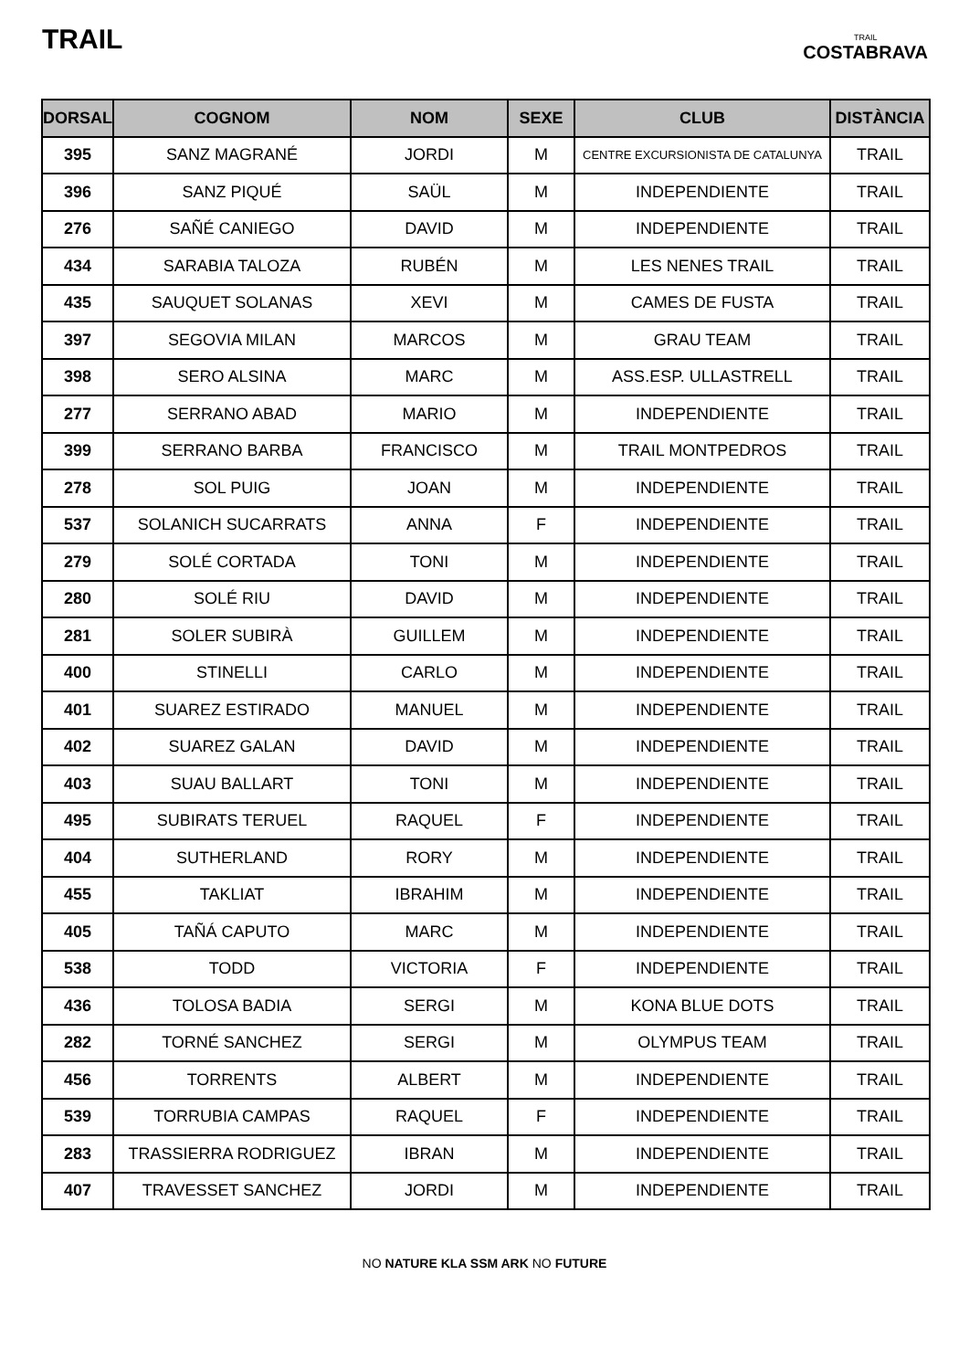TRAIL
TRAIL
COSTABRAVA
| DORSAL | COGNOM | NOM | SEXE | CLUB | DISTÀNCIA |
| --- | --- | --- | --- | --- | --- |
| 395 | SANZ MAGRANÉ | JORDI | M | CENTRE EXCURSIONISTA DE CATALUNYA | TRAIL |
| 396 | SANZ PIQUÉ | SAÜL | M | INDEPENDIENTE | TRAIL |
| 276 | SAÑÉ CANIEGO | DAVID | M | INDEPENDIENTE | TRAIL |
| 434 | SARABIA TALOZA | RUBÉN | M | LES NENES TRAIL | TRAIL |
| 435 | SAUQUET SOLANAS | XEVI | M | CAMES DE FUSTA | TRAIL |
| 397 | SEGOVIA MILAN | MARCOS | M | GRAU TEAM | TRAIL |
| 398 | SERO ALSINA | MARC | M | ASS.ESP. ULLASTRELL | TRAIL |
| 277 | SERRANO ABAD | MARIO | M | INDEPENDIENTE | TRAIL |
| 399 | SERRANO BARBA | FRANCISCO | M | TRAIL MONTPEDROS | TRAIL |
| 278 | SOL PUIG | JOAN | M | INDEPENDIENTE | TRAIL |
| 537 | SOLANICH SUCARRATS | ANNA | F | INDEPENDIENTE | TRAIL |
| 279 | SOLÉ CORTADA | TONI | M | INDEPENDIENTE | TRAIL |
| 280 | SOLÉ RIU | DAVID | M | INDEPENDIENTE | TRAIL |
| 281 | SOLER SUBIRÀ | GUILLEM | M | INDEPENDIENTE | TRAIL |
| 400 | STINELLI | CARLO | M | INDEPENDIENTE | TRAIL |
| 401 | SUAREZ ESTIRADO | MANUEL | M | INDEPENDIENTE | TRAIL |
| 402 | SUAREZ GALAN | DAVID | M | INDEPENDIENTE | TRAIL |
| 403 | SUAU BALLART | TONI | M | INDEPENDIENTE | TRAIL |
| 495 | SUBIRATS TERUEL | RAQUEL | F | INDEPENDIENTE | TRAIL |
| 404 | SUTHERLAND | RORY | M | INDEPENDIENTE | TRAIL |
| 455 | TAKLIAT | IBRAHIM | M | INDEPENDIENTE | TRAIL |
| 405 | TAÑÁ CAPUTO | MARC | M | INDEPENDIENTE | TRAIL |
| 538 | TODD | VICTORIA | F | INDEPENDIENTE | TRAIL |
| 436 | TOLOSA BADIA | SERGI | M | KONA BLUE DOTS | TRAIL |
| 282 | TORNÉ SANCHEZ | SERGI | M | OLYMPUS TEAM | TRAIL |
| 456 | TORRENTS | ALBERT | M | INDEPENDIENTE | TRAIL |
| 539 | TORRUBIA CAMPAS | RAQUEL | F | INDEPENDIENTE | TRAIL |
| 283 | TRASSIERRA RODRIGUEZ | IBRAN | M | INDEPENDIENTE | TRAIL |
| 407 | TRAVESSET SANCHEZ | JORDI | M | INDEPENDIENTE | TRAIL |
NO NATURE KLA SSM ARK NO FUTURE